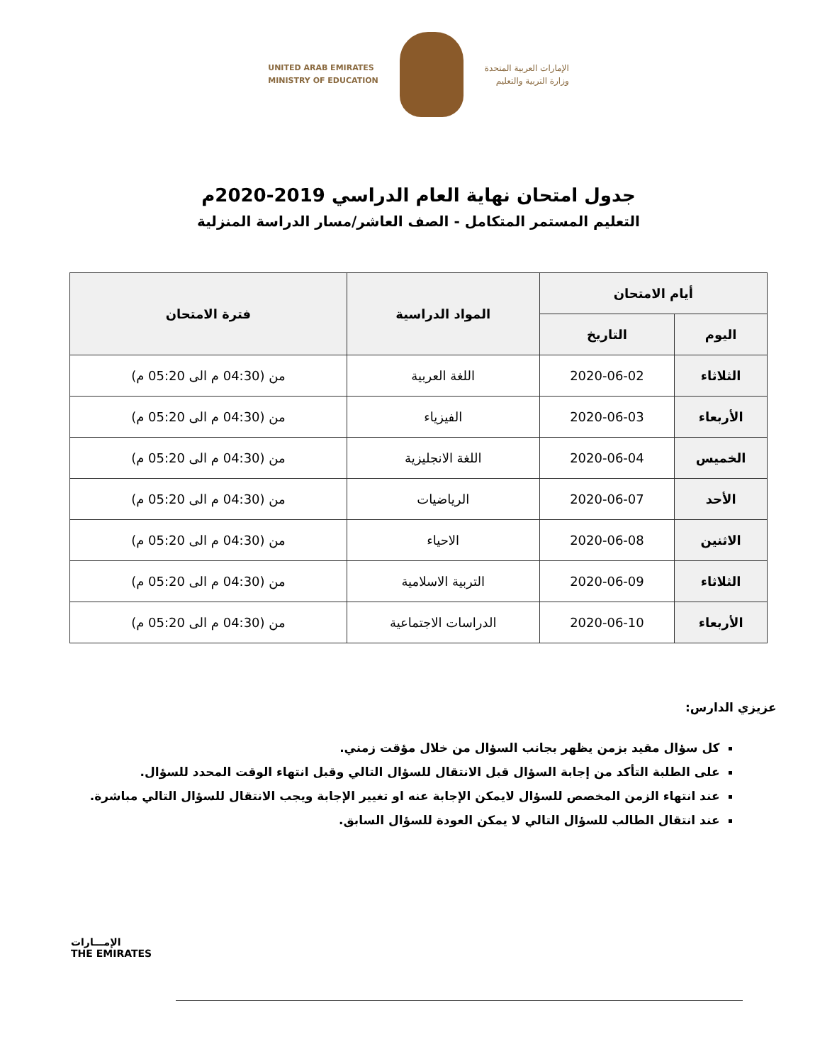UNITED ARAB EMIRATES
MINISTRY OF EDUCATION
الإمارات العربية المتحدة
وزارة التربية والتعليم
جدول امتحان نهاية العام الدراسي 2019-2020م
التعليم المستمر المتكامل - الصف العاشر/مسار الدراسة المنزلية
| أيام الامتحان | | المواد الدراسية | فترة الامتحان |
| --- | --- | --- | --- |
| اليوم | التاريخ | | |
| الثلاثاء | 2020-06-02 | اللغة العربية | من (04:30 م الى 05:20 م) |
| الأربعاء | 2020-06-03 | الفيزياء | من (04:30 م الى 05:20 م) |
| الخميس | 2020-06-04 | اللغة الانجليزية | من (04:30 م الى 05:20 م) |
| الأحد | 2020-06-07 | الرياضيات | من (04:30 م الى 05:20 م) |
| الاثنين | 2020-06-08 | الاحياء | من (04:30 م الى 05:20 م) |
| الثلاثاء | 2020-06-09 | التربية الاسلامية | من (04:30 م الى 05:20 م) |
| الأربعاء | 2020-06-10 | الدراسات الاجتماعية | من (04:30 م الى 05:20 م) |
عزيزي الدارس:
كل سؤال مقيد بزمن يظهر بجانب السؤال من خلال مؤقت زمني.
على الطلبة التأكد من إجابة السؤال قبل الانتقال للسؤال التالي وقبل انتهاء الوقت المحدد للسؤال.
عند انتهاء الزمن المخصص للسؤال لايمكن الإجابة عنه او تغيير الإجابة ويجب الانتقال للسؤال التالي مباشرة.
عند انتقال الطالب للسؤال التالي لا يمكن العودة للسؤال السابق.
الإمـــارات
THE EMIRATES